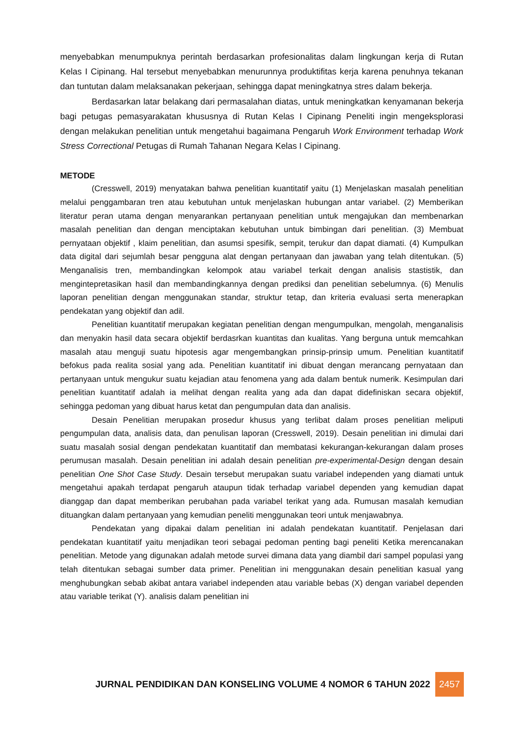menyebabkan menumpuknya perintah berdasarkan profesionalitas dalam lingkungan kerja di Rutan Kelas I Cipinang. Hal tersebut menyebabkan menurunnya produktifitas kerja karena penuhnya tekanan dan tuntutan dalam melaksanakan pekerjaan, sehingga dapat meningkatnya stres dalam bekerja.
Berdasarkan latar belakang dari permasalahan diatas, untuk meningkatkan kenyamanan bekerja bagi petugas pemasyarakatan khususnya di Rutan Kelas I Cipinang Peneliti ingin mengeksplorasi dengan melakukan penelitian untuk mengetahui bagaimana Pengaruh Work Environment terhadap Work Stress Correctional Petugas di Rumah Tahanan Negara Kelas I Cipinang.
METODE
(Cresswell, 2019) menyatakan bahwa penelitian kuantitatif yaitu (1) Menjelaskan masalah penelitian melalui penggambaran tren atau kebutuhan untuk menjelaskan hubungan antar variabel. (2) Memberikan literatur peran utama dengan menyarankan pertanyaan penelitian untuk mengajukan dan membenarkan masalah penelitian dan dengan menciptakan kebutuhan untuk bimbingan dari penelitian. (3) Membuat pernyataan objektif , klaim penelitian, dan asumsi spesifik, sempit, terukur dan dapat diamati. (4) Kumpulkan data digital dari sejumlah besar pengguna alat dengan pertanyaan dan jawaban yang telah ditentukan. (5) Menganalisis tren, membandingkan kelompok atau variabel terkait dengan analisis stastistik, dan mengintepretasikan hasil dan membandingkannya dengan prediksi dan penelitian sebelumnya. (6) Menulis laporan penelitian dengan menggunakan standar, struktur tetap, dan kriteria evaluasi serta menerapkan pendekatan yang objektif dan adil.
Penelitian kuantitatif merupakan kegiatan penelitian dengan mengumpulkan, mengolah, menganalisis dan menyakin hasil data secara objektif berdasrkan kuantitas dan kualitas. Yang berguna untuk memcahkan masalah atau menguji suatu hipotesis agar mengembangkan prinsip-prinsip umum. Penelitian kuantitatif befokus pada realita sosial yang ada. Penelitian kuantitatif ini dibuat dengan merancang pernyataan dan pertanyaan untuk mengukur suatu kejadian atau fenomena yang ada dalam bentuk numerik. Kesimpulan dari penelitian kuantitatif adalah ia melihat dengan realita yang ada dan dapat didefiniskan secara objektif, sehingga pedoman yang dibuat harus ketat dan pengumpulan data dan analisis.
Desain Penelitian merupakan prosedur khusus yang terlibat dalam proses penelitian meliputi pengumpulan data, analisis data, dan penulisan laporan (Cresswell, 2019). Desain penelitian ini dimulai dari suatu masalah sosial dengan pendekatan kuantitatif dan membatasi kekurangan-kekurangan dalam proses perumusan masalah. Desain penelitian ini adalah desain penelitian pre-experimental-Design dengan desain penelitian One Shot Case Study. Desain tersebut merupakan suatu variabel independen yang diamati untuk mengetahui apakah terdapat pengaruh ataupun tidak terhadap variabel dependen yang kemudian dapat dianggap dan dapat memberikan perubahan pada variabel terikat yang ada. Rumusan masalah kemudian dituangkan dalam pertanyaan yang kemudian peneliti menggunakan teori untuk menjawabnya.
Pendekatan yang dipakai dalam penelitian ini adalah pendekatan kuantitatif. Penjelasan dari pendekatan kuantitatif yaitu menjadikan teori sebagai pedoman penting bagi peneliti Ketika merencanakan penelitian. Metode yang digunakan adalah metode survei dimana data yang diambil dari sampel populasi yang telah ditentukan sebagai sumber data primer. Penelitian ini menggunakan desain penelitian kasual yang menghubungkan sebab akibat antara variabel independen atau variable bebas (X) dengan variabel dependen atau variable terikat (Y). analisis dalam penelitian ini
JURNAL PENDIDIKAN DAN KONSELING VOLUME 4 NOMOR 6 TAHUN 2022 2457